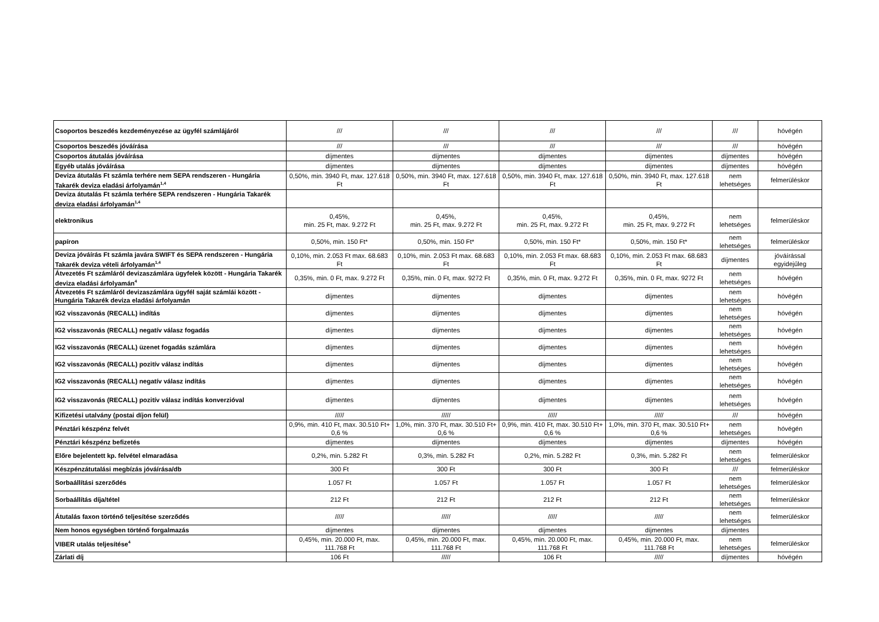| Csoportos beszedés kezdeményezése az ügyfél számlájáról | /// | /// | /// | /// | /// | hóvégén |
| Csoportos beszedés jóváírása | /// | /// | /// | /// | /// | hóvégén |
| Csoportos átutalás jóváírása | díjmentes | díjmentes | díjmentes | díjmentes | díjmentes | hóvégén |
| Egyéb utalás jóváírása | díjmentes | díjmentes | díjmentes | díjmentes | díjmentes | hóvégén |
| Deviza átutalás Ft számla terhére nem SEPA rendszeren - Hungária Takarék deviza eladási árfolyamán<sup>1,4</sup> | 0,50%, min. 3940 Ft, max. 127.618 Ft | 0,50%, min. 3940 Ft, max. 127.618 Ft | 0,50%, min. 3940 Ft, max. 127.618 Ft | 0,50%, min. 3940 Ft, max. 127.618 Ft | nem lehetséges | felmerüléskor |
| Deviza átutalás Ft számla terhére SEPA rendszeren - Hungária Takarék deviza eladási árfolyamán<sup>1,4</sup> | | | | | | |
| elektronikus | 0,45%, min. 25 Ft, max. 9.272 Ft | 0,45%, min. 25 Ft, max. 9.272 Ft | 0,45%, min. 25 Ft, max. 9.272 Ft | 0,45%, min. 25 Ft, max. 9.272 Ft | nem lehetséges | felmerüléskor |
| papíron | 0,50%, min. 150 Ft* | 0,50%, min. 150 Ft* | 0,50%, min. 150 Ft* | 0,50%, min. 150 Ft* | nem lehetséges | felmerüléskor |
| Deviza jóváírás Ft számla javára SWIFT és SEPA rendszeren - Hungária Takarék deviza vételi árfolyamán<sup>1,4</sup> | 0,10%, min. 2.053 Ft max. 68.683 Ft | 0,10%, min. 2.053 Ft max. 68.683 Ft | 0,10%, min. 2.053 Ft max. 68.683 Ft | 0,10%, min. 2.053 Ft max. 68.683 Ft | díjmentes | jóváírással egyidejűleg |
| Átvezetés Ft számláról devizaszámlára ügyfelek között - Hungária Takarék deviza eladási árfolyamán<sup>4</sup> | 0,35%, min. 0 Ft, max. 9.272 Ft | 0,35%, min. 0 Ft, max. 9272 Ft | 0,35%, min. 0 Ft, max. 9.272 Ft | 0,35%, min. 0 Ft, max. 9272 Ft | nem lehetséges | hóvégén |
| Átvezetés Ft számláról devizaszámlára ügyfél saját számlái között - Hungária Takarék deviza eladási árfolyamán | díjmentes | díjmentes | díjmentes | díjmentes | nem lehetséges | hóvégén |
| IG2 visszavonás (RECALL) indítás | díjmentes | díjmentes | díjmentes | díjmentes | nem lehetséges | hóvégén |
| IG2 visszavonás (RECALL) negatív válasz fogadás | díjmentes | díjmentes | díjmentes | díjmentes | nem lehetséges | hóvégén |
| IG2 visszavonás (RECALL) üzenet fogadás számlára | díjmentes | díjmentes | díjmentes | díjmentes | nem lehetséges | hóvégén |
| IG2 visszavonás (RECALL) pozitív válasz indítás | díjmentes | díjmentes | díjmentes | díjmentes | nem lehetséges | hóvégén |
| IG2 visszavonás (RECALL) negatív válasz indítás | díjmentes | díjmentes | díjmentes | díjmentes | nem lehetséges | hóvégén |
| IG2 visszavonás (RECALL) pozitív válasz indítás konverzióval | díjmentes | díjmentes | díjmentes | díjmentes | nem lehetséges | hóvégén |
| Kifizetési utalvány (postai díjon felül) | ///// | ///// | ///// | ///// | /// | hóvégén |
| Pénztári készpénz felvét | 0,9%, min. 410 Ft, max. 30.510 Ft+ 0,6 % | 1,0%, min. 370 Ft, max. 30.510 Ft+ 0,6 % | 0,9%, min. 410 Ft, max. 30.510 Ft+ 0,6 % | 1,0%, min. 370 Ft, max. 30.510 Ft+ 0,6 % | nem lehetséges | hóvégén |
| Pénztári készpénz befizetés | díjmentes | díjmentes | díjmentes | díjmentes | díjmentes | hóvégén |
| Előre bejelentett kp. felvétel elmaradása | 0,2%, min. 5.282 Ft | 0,3%, min. 5.282 Ft | 0,2%, min. 5.282 Ft | 0,3%, min. 5.282 Ft | nem lehetséges | felmerüléskor |
| Készpénzátutalási megbízás jóváírása/db | 300 Ft | 300 Ft | 300 Ft | 300 Ft | /// | felmerüléskor |
| Sorbaállítási szerződés | 1.057 Ft | 1.057 Ft | 1.057 Ft | 1.057 Ft | nem lehetséges | felmerüléskor |
| Sorbaállítás díja/tétel | 212 Ft | 212 Ft | 212 Ft | 212 Ft | nem lehetséges | felmerüléskor |
| Átutalás faxon történő teljesítése szerződés | ///// | ///// | ///// | ///// | nem lehetséges | felmerüléskor |
| Nem honos egységben történő forgalmazás | díjmentes | díjmentes | díjmentes | díjmentes | díjmentes | |
| VIBER utalás teljesítése<sup>4</sup> | 0,45%, min. 20.000 Ft, max. 111.768 Ft | 0,45%, min. 20.000 Ft, max. 111.768 Ft | 0,45%, min. 20.000 Ft, max. 111.768 Ft | 0,45%, min. 20.000 Ft, max. 111.768 Ft | nem lehetséges | felmerüléskor |
| Zárlati díj | 106 Ft | ///// | 106 Ft | ///// | díjmentes | hóvégén |